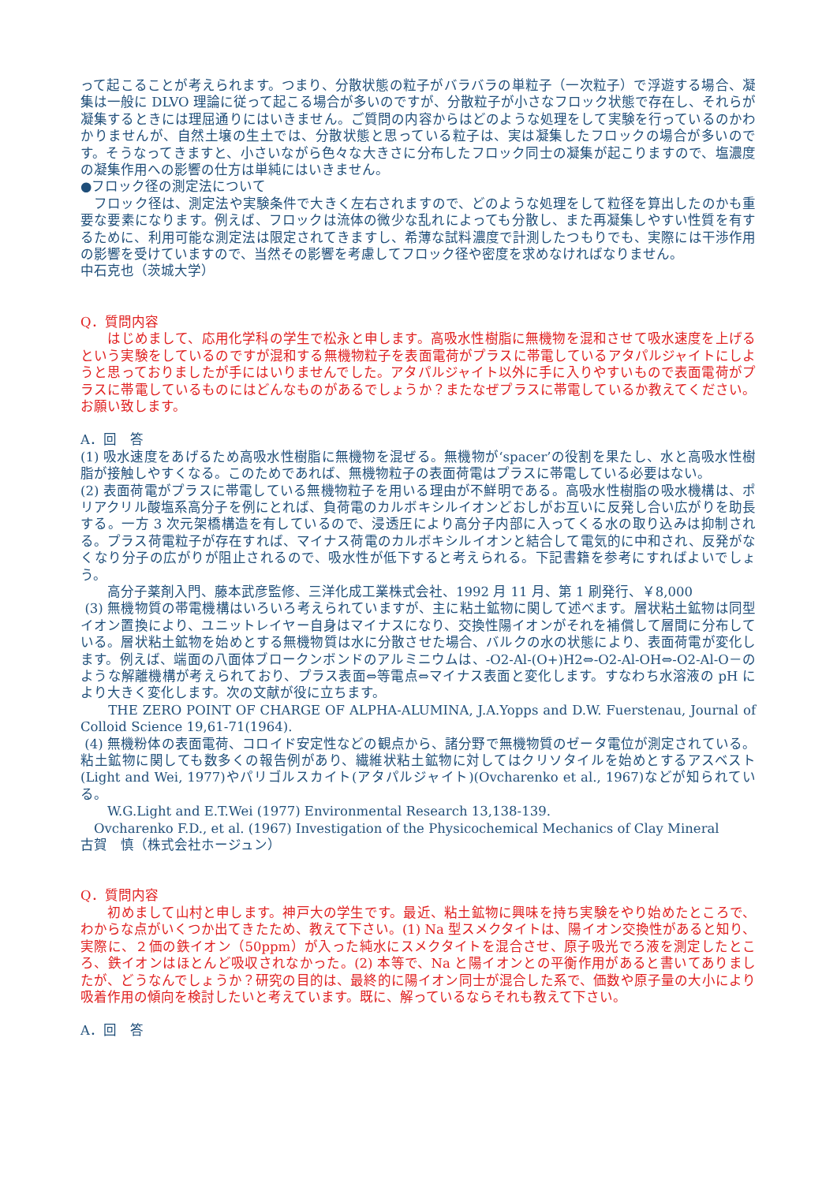って起こることが考えられます。つまり、分散状態の粒子がバラバラの単粒子（一次粒子）で浮遊する場合、凝集は一般に DLVO 理論に従って起こる場合が多いのですが、分散粒子が小さなフロック状態で存在し、それらが凝集するときには理屈通りにはいきません。ご質問の内容からはどのような処理をして実験を行っているのかわかりませんが、自然土壌の生土では、分散状態と思っている粒子は、実は凝集したフロックの場合が多いのです。そうなってきますと、小さいながら色々な大きさに分布したフロック同士の凝集が起こりますので、塩濃度の凝集作用への影響の仕方は単純にはいきません。
●フロック径の測定法について
　フロック径は、測定法や実験条件で大きく左右されますので、どのような処理をして粒径を算出したのかも重要な要素になります。例えば、フロックは流体の微少な乱れによっても分散し、また再凝集しやすい性質を有するために、利用可能な測定法は限定されてきますし、希薄な試料濃度で計測したつもりでも、実際には干渉作用の影響を受けていますので、当然その影響を考慮してフロック径や密度を求めなければなりません。
中石克也（茨城大学）
Q．質問内容
　　はじめまして、応用化学科の学生で松永と申します。高吸水性樹脂に無機物を混和させて吸水速度を上げるという実験をしているのですが混和する無機物粒子を表面電荷がプラスに帯電しているアタパルジャイトにしようと思っておりましたが手にはいりませんでした。アタパルジャイト以外に手に入りやすいもので表面電荷がプラスに帯電しているものにはどんなものがあるでしょうか？またなぜプラスに帯電しているか教えてください。お願い致します。
A．回　答
(1) 吸水速度をあげるため高吸水性樹脂に無機物を混ぜる。無機物が‘spacer’の役割を果たし、水と高吸水性樹脂が接触しやすくなる。このためであれば、無機物粒子の表面荷電はプラスに帯電している必要はない。
(2) 表面荷電がプラスに帯電している無機物粒子を用いる理由が不鮮明である。高吸水性樹脂の吸水機構は、ポリアクリル酸塩系高分子を例にとれば、負荷電のカルボキシルイオンどおしがお互いに反発し合い広がりを助長する。一方 3 次元架橋構造を有しているので、浸透圧により高分子内部に入ってくる水の取り込みは抑制される。プラス荷電粒子が存在すれば、マイナス荷電のカルボキシルイオンと結合して電気的に中和され、反発がなくなり分子の広がりが阻止されるので、吸水性が低下すると考えられる。下記書籍を参考にすればよいでしょう。
　　高分子薬剤入門、藤本武彦監修、三洋化成工業株式会社、1992 月 11 月、第 1 刷発行、￥8,000
(3) 無機物質の帯電機構はいろいろ考えられていますが、主に粘土鉱物に関して述べます。層状粘土鉱物は同型イオン置換により、ユニットレイヤー自身はマイナスになり、交換性陽イオンがそれを補償して層間に分布している。層状粘土鉱物を始めとする無機物質は水に分散させた場合、バルクの水の状態により、表面荷電が変化します。例えば、端面の八面体ブロークンボンドのアルミニウムは、-O2-Al-(O+)H2⇔-O2-Al-OH⇔-O2-Al-O－のような解離機構が考えられており、プラス表面⇔等電点⇔マイナス表面と変化します。すなわち水溶液の pH により大きく変化します。次の文献が役に立ちます。
　　THE ZERO POINT OF CHARGE OF ALPHA-ALUMINA, J.A.Yopps and D.W. Fuerstenau, Journal of Colloid Science 19,61-71(1964).
(4) 無機粉体の表面電荷、コロイド安定性などの観点から、諸分野で無機物質のゼータ電位が測定されている。粘土鉱物に関しても数多くの報告例があり、繊維状粘土鉱物に対してはクリソタイルを始めとするアスベスト(Light and Wei, 1977)やパリゴルスカイト(アタパルジャイト)(Ovcharenko et al., 1967)などが知られている。
　　W.G.Light and E.T.Wei (1977) Environmental Research 13,138-139.
　Ovcharenko F.D., et al. (1967) Investigation of the Physicochemical Mechanics of Clay Mineral
古賀　慎（株式会社ホージュン）
Q．質問内容
　　初めまして山村と申します。神戸大の学生です。最近、粘土鉱物に興味を持ち実験をやり始めたところで、わからな点がいくつか出てきたため、教えて下さい。(1) Na 型スメクタイトは、陽イオン交換性があると知り、実際に、２価の鉄イオン（50ppm）が入った純水にスメクタイトを混合させ、原子吸光でろ液を測定したところ、鉄イオンはほとんど吸収されなかった。(2) 本等で、Na と陽イオンとの平衡作用があると書いてありましたが、どうなんでしょうか？研究の目的は、最終的に陽イオン同士が混合した系で、価数や原子量の大小により吸着作用の傾向を検討したいと考えています。既に、解っているならそれも教えて下さい。
A．回　答